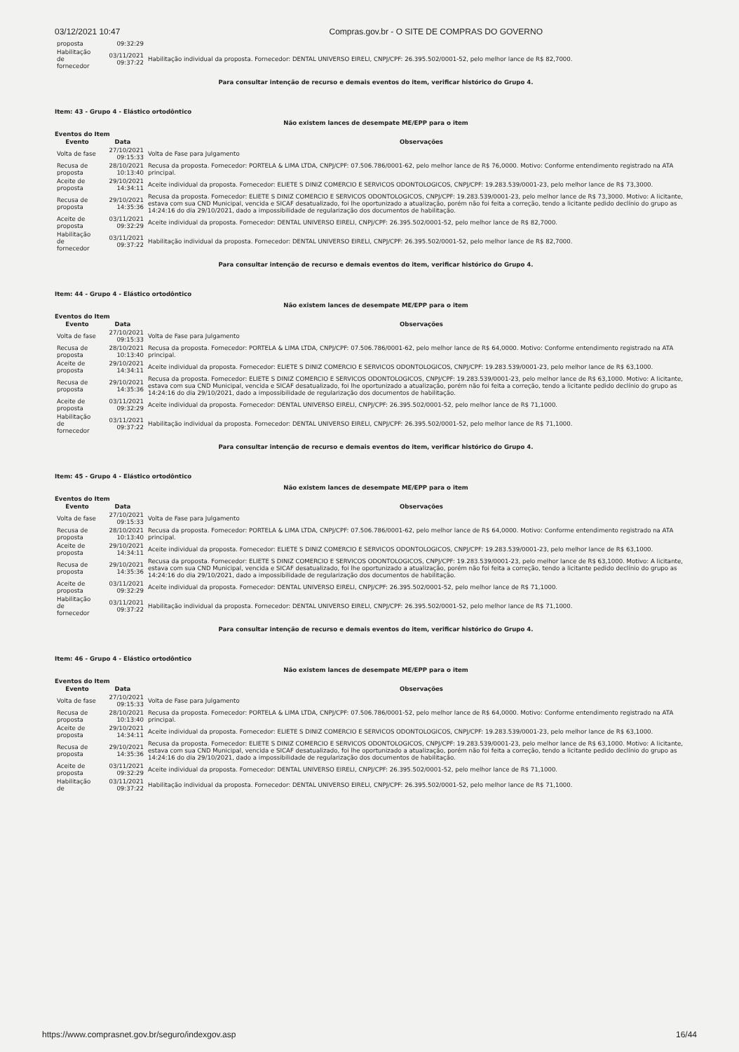03/12/2021 10:47 Compras.gov.br - O SITE DE COMPRAS DO GOVERNO
| proposta | 09:32:29 | |
| Habilitação de fornecedor | 03/11/2021 09:37:22 | Habilitação individual da proposta. Fornecedor: DENTAL UNIVERSO EIRELI, CNPJ/CPF: 26.395.502/0001-52, pelo melhor lance de R$ 82,7000. |
Para consultar intenção de recurso e demais eventos do item, verificar histórico do Grupo 4.
Item: 43 - Grupo 4 - Elástico ortodôntico
Não existem lances de desempate ME/EPP para o item
Eventos do Item
| Evento | Data | Observações |
| --- | --- | --- |
| Volta de fase | 27/10/2021 09:15:33 | Volta de Fase para Julgamento |
| Recusa de proposta | 28/10/2021 10:13:40 | Recusa da proposta. Fornecedor: PORTELA & LIMA LTDA, CNPJ/CPF: 07.506.786/0001-62, pelo melhor lance de R$ 76,0000. Motivo: Conforme entendimento registrado na ATA principal. |
| Aceite de proposta | 29/10/2021 14:34:11 | Aceite individual da proposta. Fornecedor: ELIETE S DINIZ COMERCIO E SERVICOS ODONTOLOGICOS, CNPJ/CPF: 19.283.539/0001-23, pelo melhor lance de R$ 73,3000. |
| Recusa de proposta | 29/10/2021 14:35:36 | Recusa da proposta. Fornecedor: ELIETE S DINIZ COMERCIO E SERVICOS ODONTOLOGICOS, CNPJ/CPF: 19.283.539/0001-23, pelo melhor lance de R$ 73,3000. Motivo: A licitante, estava com sua CND Municipal, vencida e SICAF desatualizado, foi lhe oportunizado a atualização, porém não foi feita a correção, tendo a licitante pedido declínio do grupo as 14:24:16 do dia 29/10/2021, dado a impossibilidade de regularização dos documentos de habilitação. |
| Aceite de proposta | 03/11/2021 09:32:29 | Aceite individual da proposta. Fornecedor: DENTAL UNIVERSO EIRELI, CNPJ/CPF: 26.395.502/0001-52, pelo melhor lance de R$ 82,7000. |
| Habilitação de fornecedor | 03/11/2021 09:37:22 | Habilitação individual da proposta. Fornecedor: DENTAL UNIVERSO EIRELI, CNPJ/CPF: 26.395.502/0001-52, pelo melhor lance de R$ 82,7000. |
Para consultar intenção de recurso e demais eventos do item, verificar histórico do Grupo 4.
Item: 44 - Grupo 4 - Elástico ortodôntico
Não existem lances de desempate ME/EPP para o item
Eventos do Item
| Evento | Data | Observações |
| --- | --- | --- |
| Volta de fase | 27/10/2021 09:15:33 | Volta de Fase para Julgamento |
| Recusa de proposta | 28/10/2021 10:13:40 | Recusa da proposta. Fornecedor: PORTELA & LIMA LTDA, CNPJ/CPF: 07.506.786/0001-62, pelo melhor lance de R$ 64,0000. Motivo: Conforme entendimento registrado na ATA principal. |
| Aceite de proposta | 29/10/2021 14:34:11 | Aceite individual da proposta. Fornecedor: ELIETE S DINIZ COMERCIO E SERVICOS ODONTOLOGICOS, CNPJ/CPF: 19.283.539/0001-23, pelo melhor lance de R$ 63,1000. |
| Recusa de proposta | 29/10/2021 14:35:36 | Recusa da proposta. Fornecedor: ELIETE S DINIZ COMERCIO E SERVICOS ODONTOLOGICOS, CNPJ/CPF: 19.283.539/0001-23, pelo melhor lance de R$ 63,1000. Motivo: A licitante, estava com sua CND Municipal, vencida e SICAF desatualizado, foi lhe oportunizado a atualização, porém não foi feita a correção, tendo a licitante pedido declínio do grupo as 14:24:16 do dia 29/10/2021, dado a impossibilidade de regularização dos documentos de habilitação. |
| Aceite de proposta | 03/11/2021 09:32:29 | Aceite individual da proposta. Fornecedor: DENTAL UNIVERSO EIRELI, CNPJ/CPF: 26.395.502/0001-52, pelo melhor lance de R$ 71,1000. |
| Habilitação de fornecedor | 03/11/2021 09:37:22 | Habilitação individual da proposta. Fornecedor: DENTAL UNIVERSO EIRELI, CNPJ/CPF: 26.395.502/0001-52, pelo melhor lance de R$ 71,1000. |
Para consultar intenção de recurso e demais eventos do item, verificar histórico do Grupo 4.
Item: 45 - Grupo 4 - Elástico ortodôntico
Não existem lances de desempate ME/EPP para o item
Eventos do Item
| Evento | Data | Observações |
| --- | --- | --- |
| Volta de fase | 27/10/2021 09:15:33 | Volta de Fase para Julgamento |
| Recusa de proposta | 28/10/2021 10:13:40 | Recusa da proposta. Fornecedor: PORTELA & LIMA LTDA, CNPJ/CPF: 07.506.786/0001-62, pelo melhor lance de R$ 64,0000. Motivo: Conforme entendimento registrado na ATA principal. |
| Aceite de proposta | 29/10/2021 14:34:11 | Aceite individual da proposta. Fornecedor: ELIETE S DINIZ COMERCIO E SERVICOS ODONTOLOGICOS, CNPJ/CPF: 19.283.539/0001-23, pelo melhor lance de R$ 63,1000. |
| Recusa de proposta | 29/10/2021 14:35:36 | Recusa da proposta. Fornecedor: ELIETE S DINIZ COMERCIO E SERVICOS ODONTOLOGICOS, CNPJ/CPF: 19.283.539/0001-23, pelo melhor lance de R$ 63,1000. Motivo: A licitante, estava com sua CND Municipal, vencida e SICAF desatualizado, foi lhe oportunizado a atualização, porém não foi feita a correção, tendo a licitante pedido declínio do grupo as 14:24:16 do dia 29/10/2021, dado a impossibilidade de regularização dos documentos de habilitação. |
| Aceite de proposta | 03/11/2021 09:32:29 | Aceite individual da proposta. Fornecedor: DENTAL UNIVERSO EIRELI, CNPJ/CPF: 26.395.502/0001-52, pelo melhor lance de R$ 71,1000. |
| Habilitação de fornecedor | 03/11/2021 09:37:22 | Habilitação individual da proposta. Fornecedor: DENTAL UNIVERSO EIRELI, CNPJ/CPF: 26.395.502/0001-52, pelo melhor lance de R$ 71,1000. |
Para consultar intenção de recurso e demais eventos do item, verificar histórico do Grupo 4.
Item: 46 - Grupo 4 - Elástico ortodôntico
Não existem lances de desempate ME/EPP para o item
Eventos do Item
| Evento | Data | Observações |
| --- | --- | --- |
| Volta de fase | 27/10/2021 09:15:33 | Volta de Fase para Julgamento |
| Recusa de proposta | 28/10/2021 10:13:40 | Recusa da proposta. Fornecedor: PORTELA & LIMA LTDA, CNPJ/CPF: 07.506.786/0001-52, pelo melhor lance de R$ 64,0000. Motivo: Conforme entendimento registrado na ATA principal. |
| Aceite de proposta | 29/10/2021 14:34:11 | Aceite individual da proposta. Fornecedor: ELIETE S DINIZ COMERCIO E SERVICOS ODONTOLOGICOS, CNPJ/CPF: 19.283.539/0001-23, pelo melhor lance de R$ 63,1000. |
| Recusa de proposta | 29/10/2021 14:35:36 | Recusa da proposta. Fornecedor: ELIETE S DINIZ COMERCIO E SERVICOS ODONTOLOGICOS, CNPJ/CPF: 19.283.539/0001-23, pelo melhor lance de R$ 63,1000. Motivo: A licitante, estava com sua CND Municipal, vencida e SICAF desatualizado, foi lhe oportunizado a atualização, porém não foi feita a correção, tendo a licitante pedido declínio do grupo as 14:24:16 do dia 29/10/2021, dado a impossibilidade de regularização dos documentos de habilitação. |
| Aceite de proposta | 03/11/2021 09:32:29 | Aceite individual da proposta. Fornecedor: DENTAL UNIVERSO EIRELI, CNPJ/CPF: 26.395.502/0001-52, pelo melhor lance de R$ 71,1000. |
| Habilitação de | 03/11/2021 09:37:22 | Habilitação individual da proposta. Fornecedor: DENTAL UNIVERSO EIRELI, CNPJ/CPF: 26.395.502/0001-52, pelo melhor lance de R$ 71,1000. |
https://www.comprasnet.gov.br/seguro/indexgov.asp 16/44